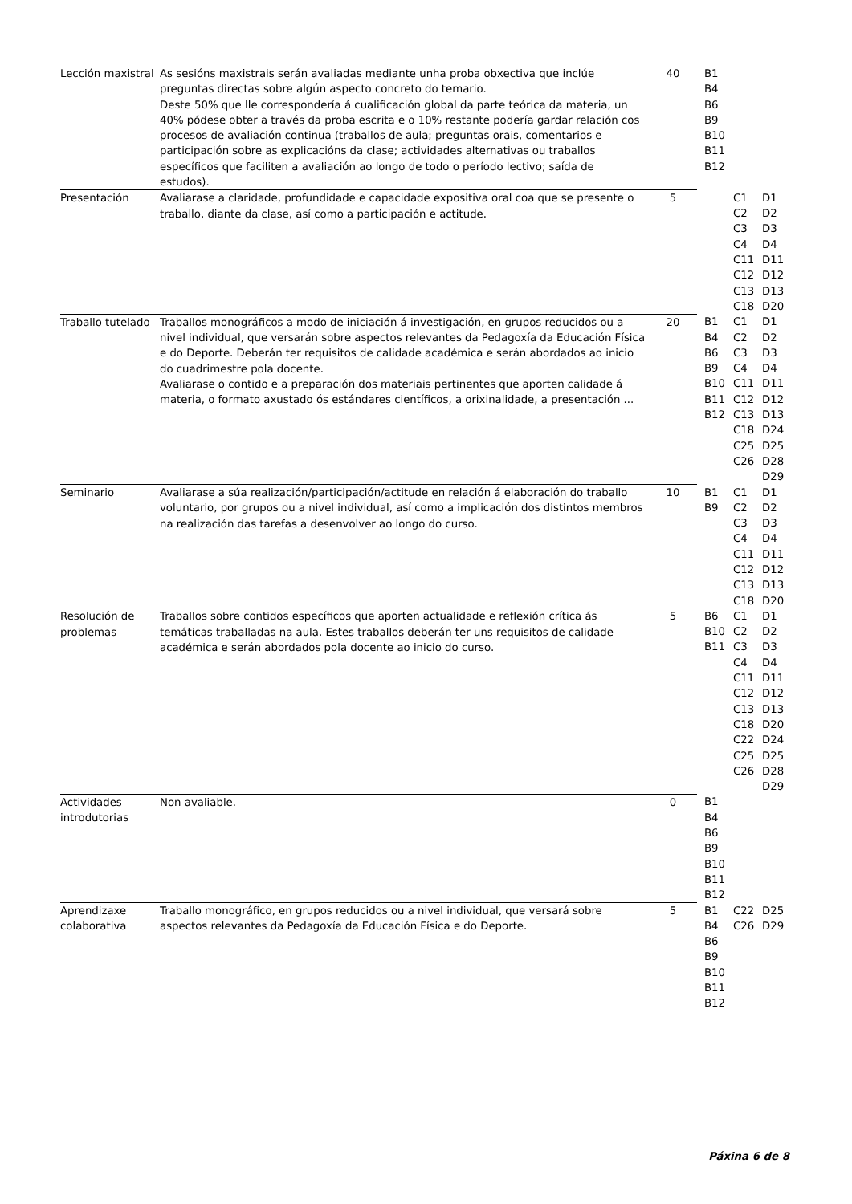| Lección maxistral | As sesións maxistrais serán avaliadas mediante unha proba obxectiva que inclúe preguntas directas sobre algún aspecto concreto do temario. Deste 50% que lle correspondería á cualificación global da parte teórica da materia, un 40% pódese obter a través da proba escrita e o 10% restante podería gardar relación cos procesos de avaliación continua (traballos de aula; preguntas orais, comentarios e participación sobre as explicacións da clase; actividades alternativas ou traballos específicos que faciliten a avaliación ao longo de todo o período lectivo; saída de estudos). | 40 | B1 B4 B6 B9 B10 B11 B12 | | |
| Presentación | Avaliarase a claridade, profundidade e capacidade expositiva oral coa que se presente o traballo, diante da clase, así como a participación e actitude. | 5 | | C1 C2 C3 C4 C11 C12 C13 C18 | D1 D2 D3 D4 D11 D12 D13 D20 |
| Traballo tutelado | Traballos monográficos a modo de iniciación á investigación, en grupos reducidos ou a nivel individual, que versarán sobre aspectos relevantes da Pedagoxía da Educación Física e do Deporte. Deberán ter requisitos de calidade académica e serán abordados ao inicio do cuadrimestre pola docente. Avaliarase o contido e a preparación dos materiais pertinentes que aporten calidade á materia, o formato axustado ós estándares científicos, a orixinalidade, a presentación ... | 20 | B1 B4 B6 B9 B10 B11 B12 | C1 C2 C3 C4 C11 C12 C13 C18 C25 C26 | D1 D2 D3 D4 D11 D12 D13 D24 D25 D28 D29 |
| Seminario | Avaliarase a súa realización/participación/actitude en relación á elaboración do traballo voluntario, por grupos ou a nivel individual, así como a implicación dos distintos membros na realización das tarefas a desenvolver ao longo do curso. | 10 | B1 B9 | C1 C2 C3 C4 C11 C12 C13 C18 | D1 D2 D3 D4 D11 D12 D13 D20 |
| Resolución de problemas | Traballos sobre contidos específicos que aporten actualidade e reflexión crítica ás temáticas traballadas na aula. Estes traballos deberán ter uns requisitos de calidade académica e serán abordados pola docente ao inicio do curso. | 5 | B6 B10 B11 | C1 C2 C3 C4 C11 C12 C13 C18 C22 C25 C26 | D1 D2 D3 D4 D11 D12 D13 D20 D24 D25 D28 D29 |
| Actividades introdutorias | Non avaliable. | 0 | B1 B4 B6 B9 B10 B11 B12 | | |
| Aprendizaxe colaborativa | Traballo monográfico, en grupos reducidos ou a nivel individual, que versará sobre aspectos relevantes da Pedagoxía da Educación Física e do Deporte. | 5 | B1 B4 B6 B9 B10 B11 B12 | C22 C26 | D25 D29 |
Páxina 6 de 8